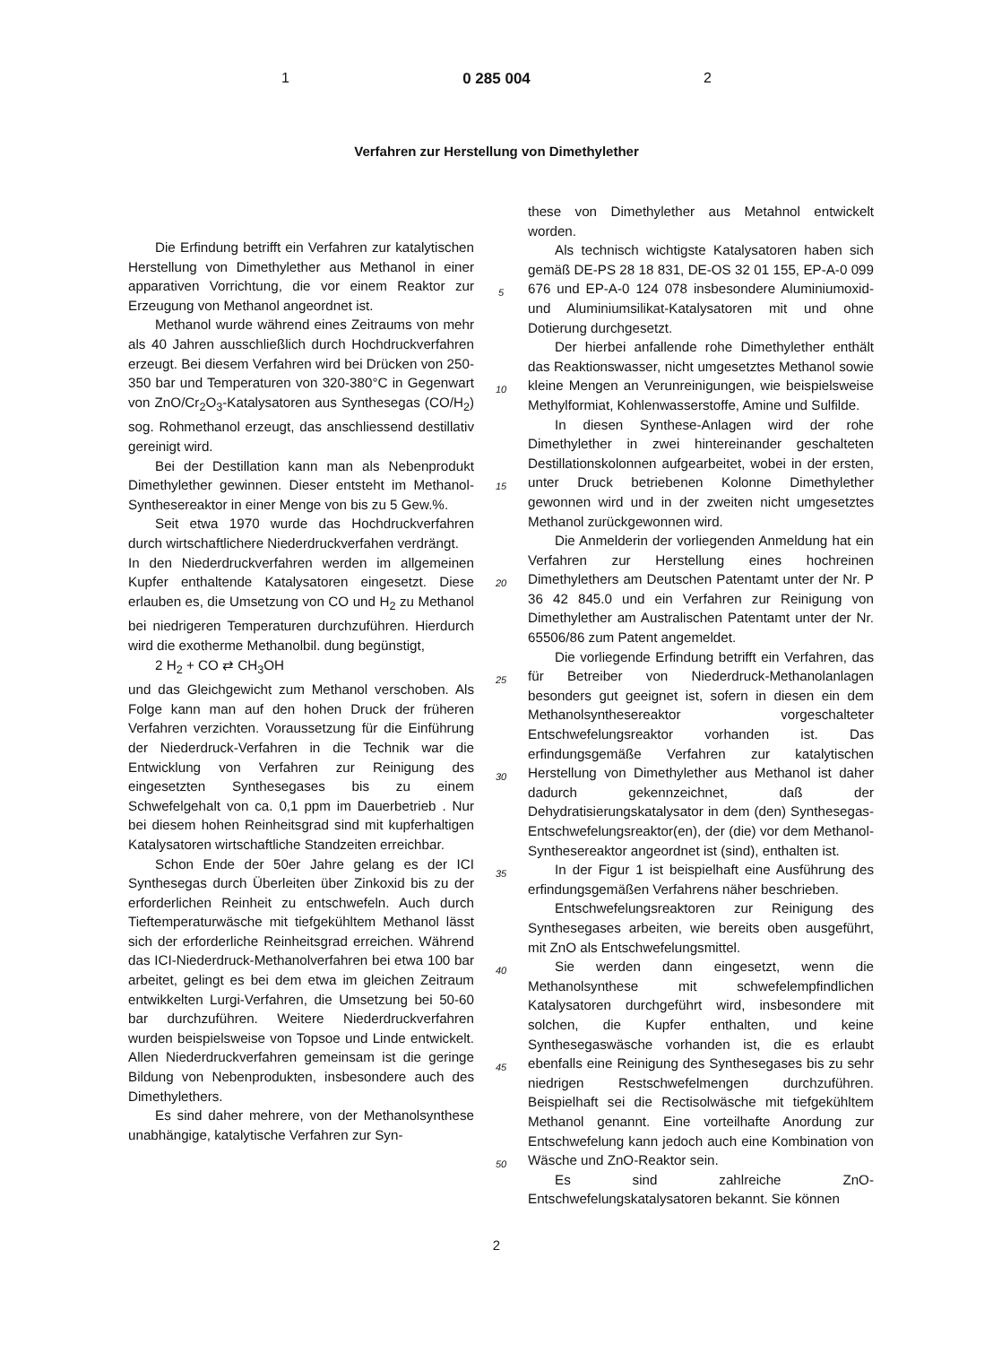1 0 285 004 2
Verfahren zur Herstellung von Dimethylether
Die Erfindung betrifft ein Verfahren zur katalytischen Herstellung von Dimethylether aus Methanol in einer apparativen Vorrichtung, die vor einem Reaktor zur Erzeugung von Methanol angeordnet ist.
Methanol wurde während eines Zeitraums von mehr als 40 Jahren ausschließlich durch Hochdruckverfahren erzeugt. Bei diesem Verfahren wird bei Drücken von 250-350 bar und Temperaturen von 320-380°C in Gegenwart von ZnO/Cr<sub>2</sub>O<sub>3</sub>-Katalysatoren aus Synthesegas (CO/H<sub>2</sub>) sog. Rohmethanol erzeugt, das anschliessend destillativ gereinigt wird.
Bei der Destillation kann man als Nebenprodukt Dimethylether gewinnen. Dieser entsteht im Methanol-Synthesereaktor in einer Menge von bis zu 5 Gew.%.
Seit etwa 1970 wurde das Hochdruckverfahren durch wirtschaftlichere Niederdruckverfahen verdrängt.
In den Niederdruckverfahren werden im allgemeinen Kupfer enthaltende Katalysatoren eingesetzt. Diese erlauben es, die Umsetzung von CO und H<sub>2</sub> zu Methanol bei niedrigeren Temperaturen durchzuführen. Hierdurch wird die exotherme Methanolbil. dung begünstigt,
2 H<sub>2</sub> + CO ⇄ CH<sub>3</sub>OH
und das Gleichgewicht zum Methanol verschoben. Als Folge kann man auf den hohen Druck der früheren Verfahren verzichten. Voraussetzung für die Einführung der Niederdruck-Verfahren in die Technik war die Entwicklung von Verfahren zur Reinigung des eingesetzten Synthesegases bis zu einem Schwefelgehalt von ca. 0,1 ppm im Dauerbetrieb . Nur bei diesem hohen Reinheitsgrad sind mit kupferhaltigen Katalysatoren wirtschaftliche Standzeiten erreichbar.
Schon Ende der 50er Jahre gelang es der ICI Synthesegas durch Überleiten über Zinkoxid bis zu der erforderlichen Reinheit zu entschwefeln. Auch durch Tieftemperaturwäsche mit tiefgekühltem Methanol lässt sich der erforderliche Reinheitsgrad erreichen. Während das ICI-Niederdruck-Methanolverfahren bei etwa 100 bar arbeitet, gelingt es bei dem etwa im gleichen Zeitraum entwikkelten Lurgi-Verfahren, die Umsetzung bei 50-60 bar durchzuführen. Weitere Niederdruckverfahren wurden beispielsweise von Topsoe und Linde entwickelt. Allen Niederdruckverfahren gemeinsam ist die geringe Bildung von Nebenprodukten, insbesondere auch des Dimethylethers.
Es sind daher mehrere, von der Methanolsynthese unabhängige, katalytische Verfahren zur Syn-
5
10
15
20
25
30
35
40
45
50
these von Dimethylether aus Metahnol entwickelt worden.
Als technisch wichtigste Katalysatoren haben sich gemäß DE-PS 28 18 831, DE-OS 32 01 155, EP-A-0 099 676 und EP-A-0 124 078 insbesondere Aluminiumoxid-und Aluminiumsilikat-Katalysatoren mit und ohne Dotierung durchgesetzt.
Der hierbei anfallende rohe Dimethylether enthält das Reaktionswasser, nicht umgesetztes Methanol sowie kleine Mengen an Verunreinigungen, wie beispielsweise Methylformiat, Kohlenwasserstoffe, Amine und Sulfilde.
In diesen Synthese-Anlagen wird der rohe Dimethylether in zwei hintereinander geschalteten Destillationskolonnen aufgearbeitet, wobei in der ersten, unter Druck betriebenen Kolonne Dimethylether gewonnen wird und in der zweiten nicht umgesetztes Methanol zurückgewonnen wird.
Die Anmelderin der vorliegenden Anmeldung hat ein Verfahren zur Herstellung eines hochreinen Dimethylethers am Deutschen Patentamt unter der Nr. P 36 42 845.0 und ein Verfahren zur Reinigung von Dimethylether am Australischen Patentamt unter der Nr. 65506/86 zum Patent angemeldet.
Die vorliegende Erfindung betrifft ein Verfahren, das für Betreiber von Niederdruck-Methanolanlagen besonders gut geeignet ist, sofern in diesen ein dem Methanolsynthesereaktor vorgeschalteter Entschwefelungsreaktor vorhanden ist. Das erfindungsgemäße Verfahren zur katalytischen Herstellung von Dimethylether aus Methanol ist daher dadurch gekennzeichnet, daß der Dehydratisierungskatalysator in dem (den) Synthesegas-Entschwefelungsreaktor(en), der (die) vor dem Methanol-Synthesereaktor angeordnet ist (sind), enthalten ist.
In der Figur 1 ist beispielhaft eine Ausführung des erfindungsgemäßen Verfahrens näher beschrieben.
Entschwefelungsreaktoren zur Reinigung des Synthesegases arbeiten, wie bereits oben ausgeführt, mit ZnO als Entschwefelungsmittel.
Sie werden dann eingesetzt, wenn die Methanolsynthese mit schwefelempfindlichen Katalysatoren durchgeführt wird, insbesondere mit solchen, die Kupfer enthalten, und keine Synthesegaswäsche vorhanden ist, die es erlaubt ebenfalls eine Reinigung des Synthesegases bis zu sehr niedrigen Restschwefelmengen durchzuführen. Beispielhaft sei die Rectisolwäsche mit tiefgekühltem Methanol genannt. Eine vorteilhafte Anordung zur Entschwefelung kann jedoch auch eine Kombination von Wäsche und ZnO-Reaktor sein.
Es sind zahlreiche ZnO-Entschwefelungskatalysatoren bekannt. Sie können
2